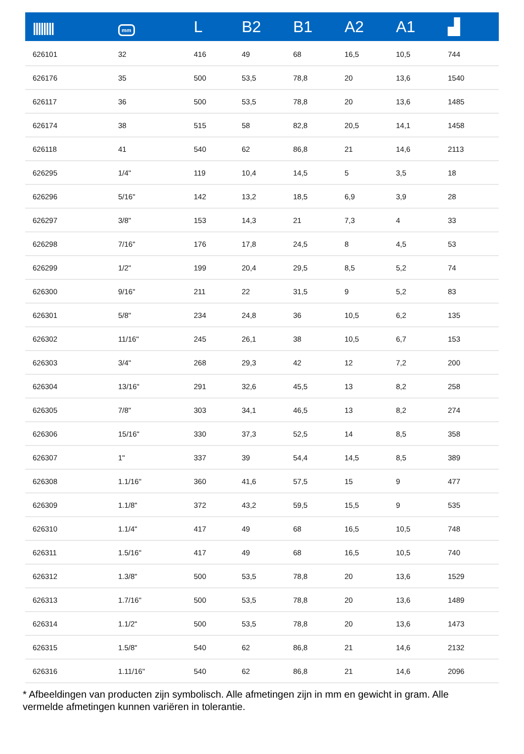| //////// | mm | L | B2 | B1 | A2 | A1 | ▟ |
| --- | --- | --- | --- | --- | --- | --- | --- |
| 626101 | 32 | 416 | 49 | 68 | 16,5 | 10,5 | 744 |
| 626176 | 35 | 500 | 53,5 | 78,8 | 20 | 13,6 | 1540 |
| 626117 | 36 | 500 | 53,5 | 78,8 | 20 | 13,6 | 1485 |
| 626174 | 38 | 515 | 58 | 82,8 | 20,5 | 14,1 | 1458 |
| 626118 | 41 | 540 | 62 | 86,8 | 21 | 14,6 | 2113 |
| 626295 | 1/4" | 119 | 10,4 | 14,5 | 5 | 3,5 | 18 |
| 626296 | 5/16" | 142 | 13,2 | 18,5 | 6,9 | 3,9 | 28 |
| 626297 | 3/8" | 153 | 14,3 | 21 | 7,3 | 4 | 33 |
| 626298 | 7/16" | 176 | 17,8 | 24,5 | 8 | 4,5 | 53 |
| 626299 | 1/2" | 199 | 20,4 | 29,5 | 8,5 | 5,2 | 74 |
| 626300 | 9/16" | 211 | 22 | 31,5 | 9 | 5,2 | 83 |
| 626301 | 5/8" | 234 | 24,8 | 36 | 10,5 | 6,2 | 135 |
| 626302 | 11/16" | 245 | 26,1 | 38 | 10,5 | 6,7 | 153 |
| 626303 | 3/4" | 268 | 29,3 | 42 | 12 | 7,2 | 200 |
| 626304 | 13/16" | 291 | 32,6 | 45,5 | 13 | 8,2 | 258 |
| 626305 | 7/8" | 303 | 34,1 | 46,5 | 13 | 8,2 | 274 |
| 626306 | 15/16" | 330 | 37,3 | 52,5 | 14 | 8,5 | 358 |
| 626307 | 1" | 337 | 39 | 54,4 | 14,5 | 8,5 | 389 |
| 626308 | 1.1/16" | 360 | 41,6 | 57,5 | 15 | 9 | 477 |
| 626309 | 1.1/8" | 372 | 43,2 | 59,5 | 15,5 | 9 | 535 |
| 626310 | 1.1/4" | 417 | 49 | 68 | 16,5 | 10,5 | 748 |
| 626311 | 1.5/16" | 417 | 49 | 68 | 16,5 | 10,5 | 740 |
| 626312 | 1.3/8" | 500 | 53,5 | 78,8 | 20 | 13,6 | 1529 |
| 626313 | 1.7/16" | 500 | 53,5 | 78,8 | 20 | 13,6 | 1489 |
| 626314 | 1.1/2" | 500 | 53,5 | 78,8 | 20 | 13,6 | 1473 |
| 626315 | 1.5/8" | 540 | 62 | 86,8 | 21 | 14,6 | 2132 |
| 626316 | 1.11/16" | 540 | 62 | 86,8 | 21 | 14,6 | 2096 |
* Afbeeldingen van producten zijn symbolisch. Alle afmetingen zijn in mm en gewicht in gram. Alle vermelde afmetingen kunnen variëren in tolerantie.